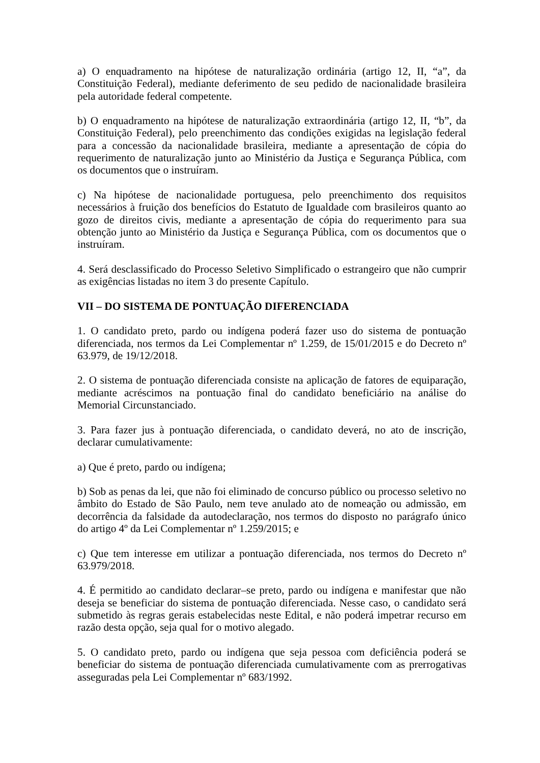a) O enquadramento na hipótese de naturalização ordinária (artigo 12, II, “a”, da Constituição Federal), mediante deferimento de seu pedido de nacionalidade brasileira pela autoridade federal competente.
b) O enquadramento na hipótese de naturalização extraordinária (artigo 12, II, “b”, da Constituição Federal), pelo preenchimento das condições exigidas na legislação federal para a concessão da nacionalidade brasileira, mediante a apresentação de cópia do requerimento de naturalização junto ao Ministério da Justiça e Segurança Pública, com os documentos que o instruíram.
c) Na hipótese de nacionalidade portuguesa, pelo preenchimento dos requisitos necessários à fruição dos benefícios do Estatuto de Igualdade com brasileiros quanto ao gozo de direitos civis, mediante a apresentação de cópia do requerimento para sua obtenção junto ao Ministério da Justiça e Segurança Pública, com os documentos que o instruíram.
4. Será desclassificado do Processo Seletivo Simplificado o estrangeiro que não cumprir as exigências listadas no item 3 do presente Capítulo.
VII – DO SISTEMA DE PONTUAÇÃO DIFERENCIADA
1. O candidato preto, pardo ou indígena poderá fazer uso do sistema de pontuação diferenciada, nos termos da Lei Complementar nº 1.259, de 15/01/2015 e do Decreto nº 63.979, de 19/12/2018.
2. O sistema de pontuação diferenciada consiste na aplicação de fatores de equiparação, mediante acréscimos na pontuação final do candidato beneficiário na análise do Memorial Circunstanciado.
3. Para fazer jus à pontuação diferenciada, o candidato deverá, no ato de inscrição, declarar cumulativamente:
a) Que é preto, pardo ou indígena;
b) Sob as penas da lei, que não foi eliminado de concurso público ou processo seletivo no âmbito do Estado de São Paulo, nem teve anulado ato de nomeação ou admissão, em decorrência da falsidade da autodeclaração, nos termos do disposto no parágrafo único do artigo 4º da Lei Complementar nº 1.259/2015; e
c) Que tem interesse em utilizar a pontuação diferenciada, nos termos do Decreto nº 63.979/2018.
4. É permitido ao candidato declarar–se preto, pardo ou indígena e manifestar que não deseja se beneficiar do sistema de pontuação diferenciada. Nesse caso, o candidato será submetido às regras gerais estabelecidas neste Edital, e não poderá impetrar recurso em razão desta opção, seja qual for o motivo alegado.
5. O candidato preto, pardo ou indígena que seja pessoa com deficiência poderá se beneficiar do sistema de pontuação diferenciada cumulativamente com as prerrogativas asseguradas pela Lei Complementar nº 683/1992.